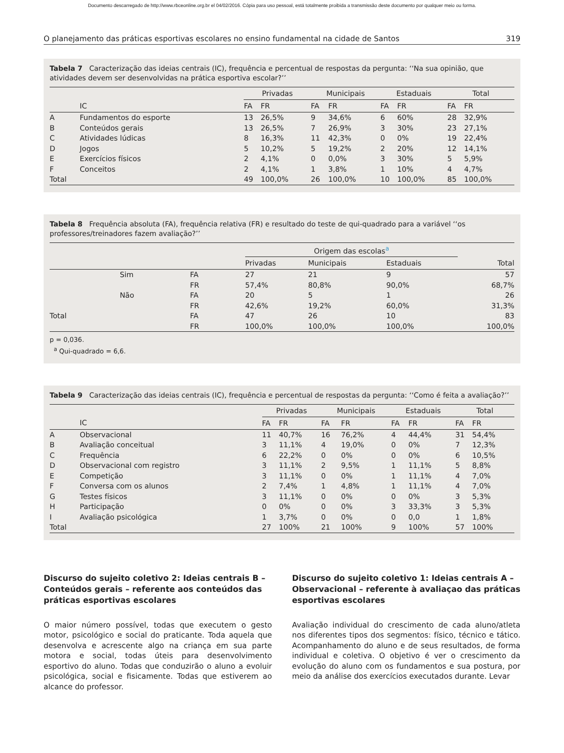Documento descarregado de http://www.rbceonline.org.br el 04/02/2016. Cópia para uso pessoal, está totalmente proibida a transmissão deste documento por qualquer meio ou forma.
O planejamento das práticas esportivas escolares no ensino fundamental na cidade de Santos 319
Tabela 7 Caracterização das ideias centrais (IC), frequência e percentual de respostas da pergunta: ‘‘Na sua opinião, que atividades devem ser desenvolvidas na prática esportiva escolar?’’
| | | Privadas | | | Municipais | | | Estaduais | | | Total | |
| --- | --- | --- | --- | --- | --- | --- | --- | --- | --- | --- | --- | --- |
| | IC | FA | FR | | FA | FR | | FA | FR | | FA | FR |
| A | Fundamentos do esporte | 13 | 26,5% | | 9 | 34,6% | | 6 | 60% | | 28 | 32,9% |
| B | Conteúdos gerais | 13 | 26,5% | | 7 | 26,9% | | 3 | 30% | | 23 | 27,1% |
| C | Atividades lúdicas | 8 | 16,3% | | 11 | 42,3% | | 0 | 0% | | 19 | 22,4% |
| D | Jogos | 5 | 10,2% | | 5 | 19,2% | | 2 | 20% | | 12 | 14,1% |
| E | Exercícios físicos | 2 | 4,1% | | 0 | 0,0% | | 3 | 30% | | 5 | 5,9% |
| F | Conceitos | 2 | 4,1% | | 1 | 3,8% | | 1 | 10% | | 4 | 4,7% |
| Total | | 49 | 100,0% | | 26 | 100,0% | | 10 | 100,0% | | 85 | 100,0% |
Tabela 8 Frequência absoluta (FA), frequência relativa (FR) e resultado do teste de qui-quadrado para a variável ‘‘os professores/treinadores fazem avaliação?’’
| | | | Origem das escolas<sup>a</sup> | | | |
| --- | --- | --- | --- | --- | --- | --- |
| | | | Privadas | Municipais | Estaduais | Total |
| | Sim | FA | 27 | 21 | 9 | 57 |
| | | FR | 57,4% | 80,8% | 90,0% | 68,7% |
| | Não | FA | 20 | 5 | 1 | 26 |
| | | FR | 42,6% | 19,2% | 60,0% | 31,3% |
| Total | | FA | 47 | 26 | 10 | 83 |
| | | FR | 100,0% | 100,0% | 100,0% | 100,0% |
p = 0,036.
<sup>a</sup> Qui-quadrado = 6,6.
Tabela 9 Caracterização das ideias centrais (IC), frequência e percentual de respostas da pergunta: ‘‘Como é feita a avaliação?’’
| | | Privadas | | | Municipais | | | Estaduais | | | Total | |
| --- | --- | --- | --- | --- | --- | --- | --- | --- | --- | --- | --- | --- |
| | IC | FA | FR | | FA | FR | | FA | FR | | FA | FR |
| A | Observacional | 11 | 40,7% | | 16 | 76,2% | | 4 | 44,4% | | 31 | 54,4% |
| B | Avaliação conceitual | 3 | 11,1% | | 4 | 19,0% | | 0 | 0% | | 7 | 12,3% |
| C | Frequência | 6 | 22,2% | | 0 | 0% | | 0 | 0% | | 6 | 10,5% |
| D | Observacional com registro | 3 | 11,1% | | 2 | 9,5% | | 1 | 11,1% | | 5 | 8,8% |
| E | Competição | 3 | 11,1% | | 0 | 0% | | 1 | 11,1% | | 4 | 7,0% |
| F | Conversa com os alunos | 2 | 7,4% | | 1 | 4,8% | | 1 | 11,1% | | 4 | 7,0% |
| G | Testes físicos | 3 | 11,1% | | 0 | 0% | | 0 | 0% | | 3 | 5,3% |
| H | Participação | 0 | 0% | | 0 | 0% | | 3 | 33,3% | | 3 | 5,3% |
| I | Avaliação psicológica | 1 | 3,7% | | 0 | 0% | | 0 | 0,0 | | 1 | 1,8% |
| Total | | 27 | 100% | | 21 | 100% | | 9 | 100% | | 57 | 100% |
Discurso do sujeito coletivo 2: Ideias centrais B – Conteúdos gerais – referente aos conteúdos das práticas esportivas escolares
O maior número possível, todas que executem o gesto motor, psicológico e social do praticante. Toda aquela que desenvolva e acrescente algo na criança em sua parte motora e social, todas úteis para desenvolvimento esportivo do aluno. Todas que conduzirão o aluno a evoluir psicológica, social e fisicamente. Todas que estiverem ao alcance do professor.
Discurso do sujeito coletivo 1: Ideias centrais A – Observacional – referente à avaliaçao das práticas esportivas escolares
Avaliação individual do crescimento de cada aluno/atleta nos diferentes tipos dos segmentos: físico, técnico e tático. Acompanhamento do aluno e de seus resultados, de forma individual e coletiva. O objetivo é ver o crescimento da evolução do aluno com os fundamentos e sua postura, por meio da análise dos exercícios executados durante. Levar